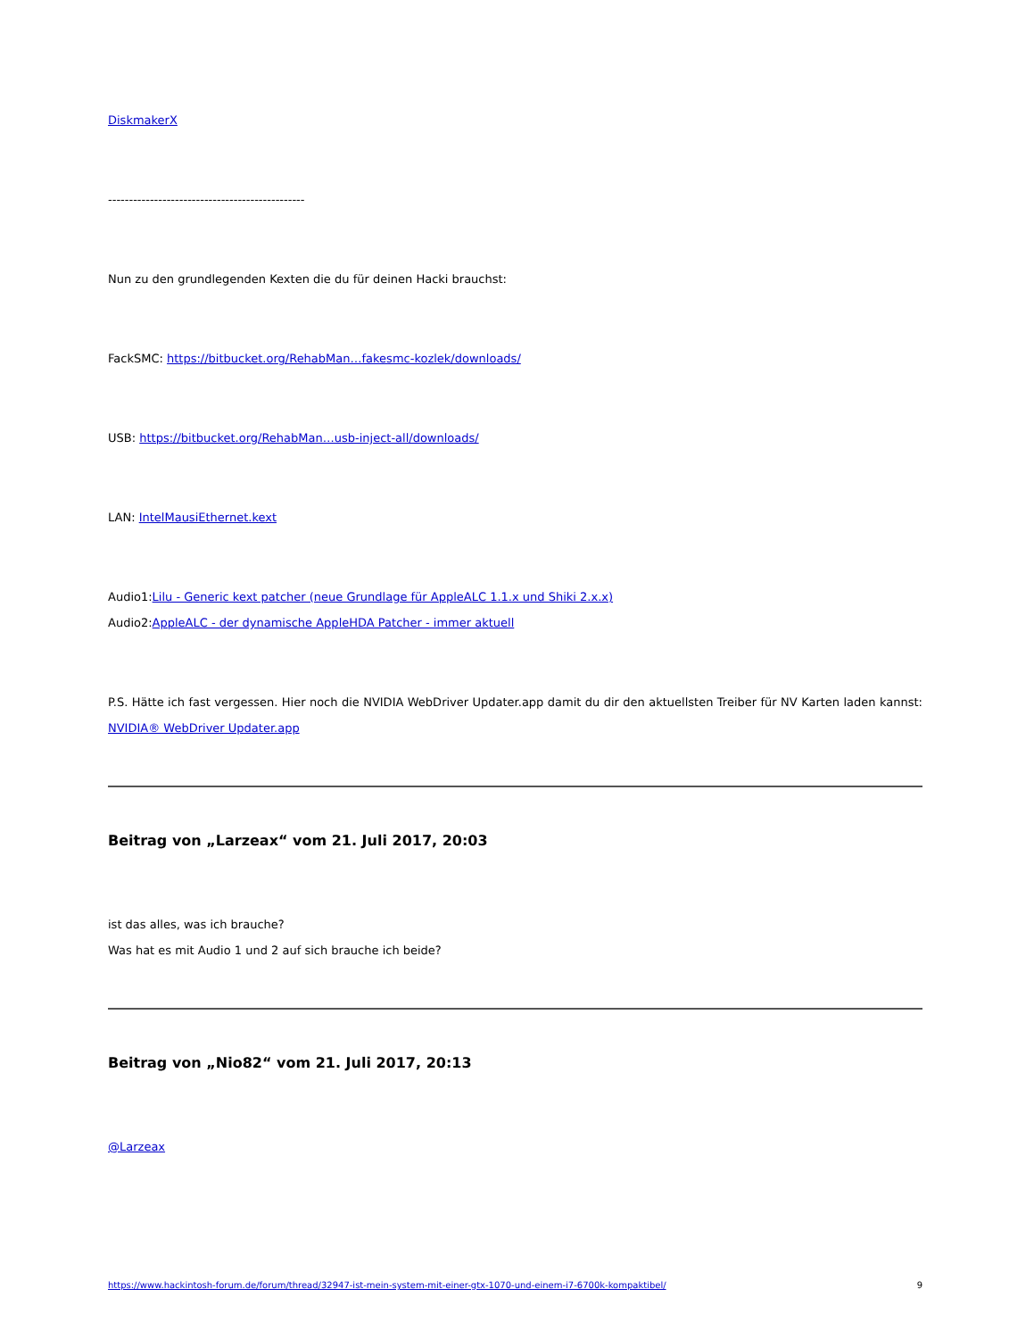DiskmakerX
-----------------------------------------------
Nun zu den grundlegenden Kexten die du für deinen Hacki brauchst:
FackSMC: https://bitbucket.org/RehabMan…fakesmc-kozlek/downloads/
USB: https://bitbucket.org/RehabMan…usb-inject-all/downloads/
LAN: IntelMausiEthernet.kext
Audio1:Lilu - Generic kext patcher (neue Grundlage für AppleALC 1.1.x und Shiki 2.x.x)
Audio2:AppleALC - der dynamische AppleHDA Patcher - immer aktuell
P.S. Hätte ich fast vergessen. Hier noch die NVIDIA WebDriver Updater.app damit du dir den aktuellsten Treiber für NV Karten laden kannst: NVIDIA® WebDriver Updater.app
Beitrag von „Larzeax“ vom 21. Juli 2017, 20:03
ist das alles, was ich brauche?
Was hat es mit Audio 1 und 2 auf sich brauche ich beide?
Beitrag von „Nio82“ vom 21. Juli 2017, 20:13
@Larzeax
https://www.hackintosh-forum.de/forum/thread/32947-ist-mein-system-mit-einer-gtx-1070-und-einem-i7-6700k-kompaktibel/ 9